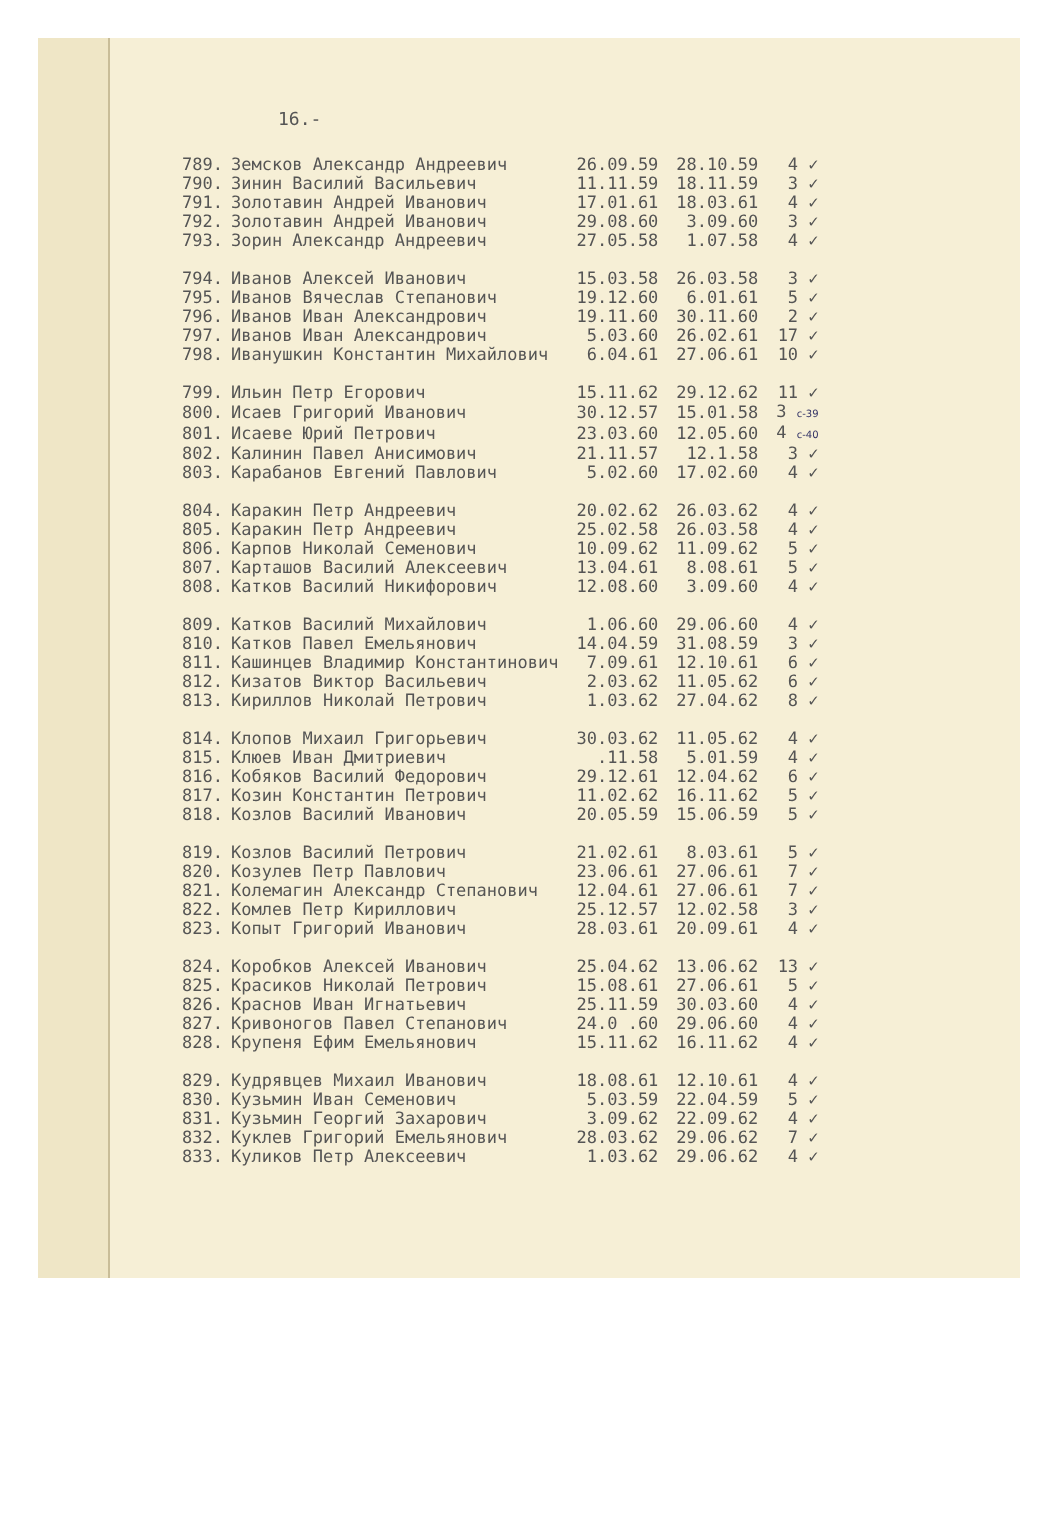16.-
| 789. | Земсков Александр Андреевич | 26.09.59 | 28.10.59 | 4 ✓ |
| 790. | Зинин Василий Васильевич | 11.11.59 | 18.11.59 | 3 ✓ |
| 791. | Золотавин Андрей Иванович | 17.01.61 | 18.03.61 | 4 ✓ |
| 792. | Золотавин Андрей Иванович | 29.08.60 | 3.09.60 | 3 ✓ |
| 793. | Зорин Александр Андреевич | 27.05.58 | 1.07.58 | 4 ✓ |
| 794. | Иванов Алексей Иванович | 15.03.58 | 26.03.58 | 3 ✓ |
| 795. | Иванов Вячеслав Степанович | 19.12.60 | 6.01.61 | 5 ✓ |
| 796. | Иванов Иван Александрович | 19.11.60 | 30.11.60 | 2 ✓ |
| 797. | Иванов Иван Александрович | 5.03.60 | 26.02.61 | 17 ✓ |
| 798. | Иванушкин Константин Михайлович | 6.04.61 | 27.06.61 | 10 ✓ |
| 799. | Ильин Петр Егорович | 15.11.62 | 29.12.62 | 11 ✓ |
| 800. | Исаев Григорий Иванович | 30.12.57 | 15.01.58 | 3 с-39 |
| 801. | Исаеве Юрий Петрович | 23.03.60 | 12.05.60 | 4 с-40 |
| 802. | Калинин Павел Анисимович | 21.11.57 | 12.1.58 | 3 ✓ |
| 803. | Карабанов Евгений Павлович | 5.02.60 | 17.02.60 | 4 ✓ |
| 804. | Каракин Петр Андреевич | 20.02.62 | 26.03.62 | 4 ✓ |
| 805. | Каракин Петр Андреевич | 25.02.58 | 26.03.58 | 4 ✓ |
| 806. | Карпов Николай Семенович | 10.09.62 | 11.09.62 | 5 ✓ |
| 807. | Карташов Василий Алексеевич | 13.04.61 | 8.08.61 | 5 ✓ |
| 808. | Катков Василий Никифорович | 12.08.60 | 3.09.60 | 4 ✓ |
| 809. | Катков Василий Михайлович | 1.06.60 | 29.06.60 | 4 ✓ |
| 810. | Катков Павел Емельянович | 14.04.59 | 31.08.59 | 3 ✓ |
| 811. | Кашинцев Владимир Константинович | 7.09.61 | 12.10.61 | 6 ✓ |
| 812. | Кизатов Виктор Васильевич | 2.03.62 | 11.05.62 | 6 ✓ |
| 813. | Кириллов Николай Петрович | 1.03.62 | 27.04.62 | 8 ✓ |
| 814. | Клопов Михаил Григорьевич | 30.03.62 | 11.05.62 | 4 ✓ |
| 815. | Клюев Иван Дмитриевич | .11.58 | 5.01.59 | 4 ✓ |
| 816. | Кобяков Василий Федорович | 29.12.61 | 12.04.62 | 6 ✓ |
| 817. | Козин Константин Петрович | 11.02.62 | 16.11.62 | 5 ✓ |
| 818. | Козлов Василий Иванович | 20.05.59 | 15.06.59 | 5 ✓ |
| 819. | Козлов Василий Петрович | 21.02.61 | 8.03.61 | 5 ✓ |
| 820. | Козулев Петр Павлович | 23.06.61 | 27.06.61 | 7 ✓ |
| 821. | Колемагин Александр Степанович | 12.04.61 | 27.06.61 | 7 ✓ |
| 822. | Комлев Петр Кириллович | 25.12.57 | 12.02.58 | 3 ✓ |
| 823. | Копыт Григорий Иванович | 28.03.61 | 20.09.61 | 4 ✓ |
| 824. | Коробков Алексей Иванович | 25.04.62 | 13.06.62 | 13 ✓ |
| 825. | Красиков Николай Петрович | 15.08.61 | 27.06.61 | 5 ✓ |
| 826. | Краснов Иван Игнатьевич | 25.11.59 | 30.03.60 | 4 ✓ |
| 827. | Кривоногов Павел Степанович | 24.0 .60 | 29.06.60 | 4 ✓ |
| 828. | Крупеня Ефим Емельянович | 15.11.62 | 16.11.62 | 4 ✓ |
| 829. | Кудрявцев Михаил Иванович | 18.08.61 | 12.10.61 | 4 ✓ |
| 830. | Кузьмин Иван Семенович | 5.03.59 | 22.04.59 | 5 ✓ |
| 831. | Кузьмин Георгий Захарович | 3.09.62 | 22.09.62 | 4 ✓ |
| 832. | Куклев Григорий Емельянович | 28.03.62 | 29.06.62 | 7 ✓ |
| 833. | Куликов Петр Алексеевич | 1.03.62 | 29.06.62 | 4 ✓ |